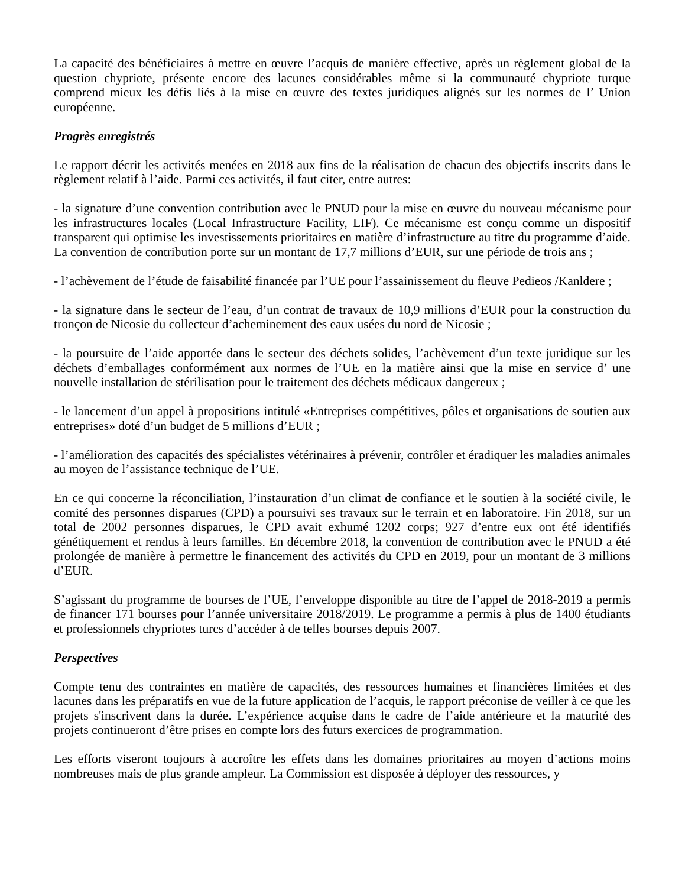La capacité des bénéficiaires à mettre en œuvre l’acquis de manière effective, après un règlement global de la question chypriote, présente encore des lacunes considérables même si la communauté chypriote turque comprend mieux les défis liés à la mise en œuvre des textes juridiques alignés sur les normes de l’ Union européenne.
Progrès enregistrés
Le rapport décrit les activités menées en 2018 aux fins de la réalisation de chacun des objectifs inscrits dans le règlement relatif à l’aide. Parmi ces activités, il faut citer, entre autres:
- la signature d’une convention contribution avec le PNUD pour la mise en œuvre du nouveau mécanisme pour les infrastructures locales (Local Infrastructure Facility, LIF). Ce mécanisme est conçu comme un dispositif transparent qui optimise les investissements prioritaires en matière d’infrastructure au titre du programme d’aide. La convention de contribution porte sur un montant de 17,7 millions d’EUR, sur une période de trois ans ;
- l’achèvement de l’étude de faisabilité financée par l’UE pour l’assainissement du fleuve Pedieos /Kanldere ;
- la signature dans le secteur de l’eau, d’un contrat de travaux de 10,9 millions d’EUR pour la construction du tronçon de Nicosie du collecteur d’acheminement des eaux usées du nord de Nicosie ;
- la poursuite de l’aide apportée dans le secteur des déchets solides, l’achèvement d’un texte juridique sur les déchets d’emballages conformément aux normes de l’UE en la matière ainsi que la mise en service d’ une nouvelle installation de stérilisation pour le traitement des déchets médicaux dangereux ;
- le lancement d’un appel à propositions intitulé «Entreprises compétitives, pôles et organisations de soutien aux entreprises» doté d’un budget de 5 millions d’EUR ;
- l’amélioration des capacités des spécialistes vétérinaires à prévenir, contrôler et éradiquer les maladies animales au moyen de l’assistance technique de l’UE.
En ce qui concerne la réconciliation, l’instauration d’un climat de confiance et le soutien à la société civile, le comité des personnes disparues (CPD) a poursuivi ses travaux sur le terrain et en laboratoire. Fin 2018, sur un total de 2002 personnes disparues, le CPD avait exhumé 1202 corps; 927 d’entre eux ont été identifiés génétiquement et rendus à leurs familles. En décembre 2018, la convention de contribution avec le PNUD a été prolongée de manière à permettre le financement des activités du CPD en 2019, pour un montant de 3 millions d’EUR.
S’agissant du programme de bourses de l’UE, l’enveloppe disponible au titre de l’appel de 2018-2019 a permis de financer 171 bourses pour l’année universitaire 2018/2019. Le programme a permis à plus de 1400 étudiants et professionnels chypriotes turcs d’accéder à de telles bourses depuis 2007.
Perspectives
Compte tenu des contraintes en matière de capacités, des ressources humaines et financières limitées et des lacunes dans les préparatifs en vue de la future application de l’acquis, le rapport préconise de veiller à ce que les projets s'inscrivent dans la durée. L’expérience acquise dans le cadre de l’aide antérieure et la maturité des projets continueront d’être prises en compte lors des futurs exercices de programmation.
Les efforts viseront toujours à accroître les effets dans les domaines prioritaires au moyen d’actions moins nombreuses mais de plus grande ampleur. La Commission est disposée à déployer des ressources, y